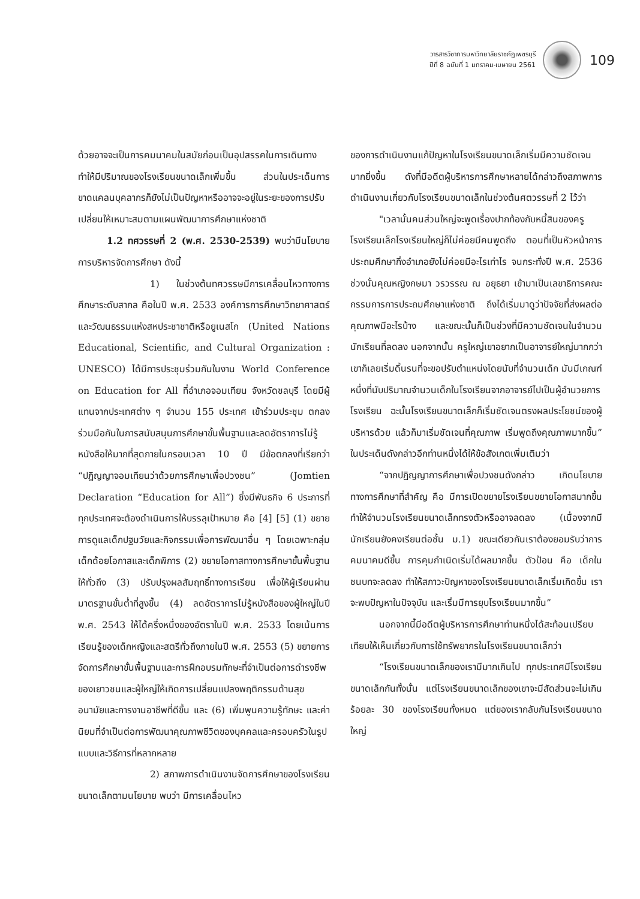วารสารวิชาการมหาวิทยาลัยราชภัฏเพชรบุรี
ปีที่ 8 ฉบับที่ 1 มกราคม-เมษายน 2561
109
ด้วยอาจจะเป็นการคมนาคมในสมัยก่อนเป็นอุปสรรคในการเดินทาง ทำให้มีปริมาณของโรงเรียนขนาดเล็กเพิ่มขึ้น ส่วนในประเด็นการขาดแคลนบุคลากรก็ยังไม่เป็นปัญหาหรืออาจจะอยู่ในระยะของการปรับเปลี่ยนให้เหมาะสมตามแผนพัฒนาการศึกษาแห่งชาติ
1.2 ทศวรรษที่ 2 (พ.ศ. 2530-2539) พบว่ามีนโยบายการบริหารจัดการศึกษา ดังนี้
1) ในช่วงต้นทศวรรษมีการเคลื่อนไหวทางการศึกษาระดับสากล คือในปี พ.ศ. 2533 องค์การการศึกษาวิทยาศาสตร์และวัฒนธรรมแห่งสหประชาชาติหรือยูเนสโก (United Nations Educational, Scientific, and Cultural Organization : UNESCO) ได้มีการประชุมร่วมกันในงาน World Conference on Education for All ที่อำเภอจอมเทียน จังหวัดชลบุรี โดยมีผู้แทนจากประเทศต่าง ๆ จำนวน 155 ประเทศ เข้าร่วมประชุม ตกลงร่วมมือกันในการสนับสนุนการศึกษาขั้นพื้นฐานและลดอัตราการไม่รู้หนังสือให้มากที่สุดภายในกรอบเวลา 10 ปี มีข้อตกลงที่เรียกว่า “ปฏิญญาจอมเทียนว่าด้วยการศึกษาเพื่อปวงชน” (Jomtien Declaration “Education for All”) ซึ่งมีพันธกิจ 6 ประการที่ทุกประเทศจะต้องดำเนินการให้บรรลุเป้าหมาย คือ [4] [5] (1) ขยายการดูแลเด็กปฐมวัยและกิจกรรมเพื่อการพัฒนาอื่น ๆ โดยเฉพาะกลุ่มเด็กด้อยโอกาสและเด็กพิการ (2) ขยายโอกาสทางการศึกษาขั้นพื้นฐานให้ทั่วถึง (3) ปรับปรุงผลสัมฤทธิ์ทางการเรียน เพื่อให้ผู้เรียนผ่านมาตรฐานขั้นต่ำที่สูงขึ้น (4) ลดอัตราการไม่รู้หนังสือของผู้ใหญ่ในปี พ.ศ. 2543 ให้ได้ครึ่งหนึ่งของอัตราในปี พ.ศ. 2533 โดยเน้นการเรียนรู้ของเด็กหญิงและสตรีทั่วถึงภายในปี พ.ศ. 2553 (5) ขยายการจัดการศึกษาขั้นพื้นฐานและการฝึกอบรมทักษะที่จำเป็นต่อการดำรงชีพของเยาวชนและผู้ใหญ่ให้เกิดการเปลี่ยนแปลงพฤติกรรมด้านสุขอนามัยและการงานอาชีพที่ดีขึ้น และ (6) เพิ่มพูนความรู้ทักษะ และค่านิยมที่จำเป็นต่อการพัฒนาคุณภาพชีวิตของบุคคลและครอบครัวในรูปแบบและวิธีการที่หลากหลาย
2) สภาพการดำเนินงานจัดการศึกษาของโรงเรียนขนาดเล็กตามนโยบาย พบว่า มีการเคลื่อนไหว
ของการดำเนินงานแก้ปัญหาในโรงเรียนขนาดเล็กเริ่มมีความชัดเจนมากยิ่งขึ้น ดังที่มีอดีตผู้บริหารการศึกษาหลายได้กล่าวถึงสภาพการดำเนินงานเกี่ยวกับโรงเรียนขนาดเล็กในช่วงต้นศตวรรษที่ 2 ไว้ว่า
"เวลานั้นคนส่วนใหญ่จะพูดเรื่องปากท้องกับหนี้สินของครู โรงเรียนเล็กโรงเรียนใหญ่ก็ไม่ค่อยมีคนพูดถึง ตอนที่เป็นหัวหน้าการประถมศึกษากิ่งอำเภอยังไม่ค่อยมีอะไรเท่าไร จนกระทั่งปี พ.ศ. 2536 ช่วงนั้นคุณหญิงกษมา วรวรรณ ณ อยุธยา เข้ามาเป็นเลขาธิการคณะกรรมการการประถมศึกษาแห่งชาติ ถึงได้เริ่มมาดูว่าปัจจัยที่ส่งผลต่อคุณภาพมีอะไรบ้าง และขณะนั้นก็เป็นช่วงที่มีความชัดเจนในจำนวนนักเรียนที่ลดลง นอกจากนั้น ครูใหญ่เขาอยากเป็นอาจารย์ใหญ่มากกว่า เขาก็เลยเริ่มดิ้นรนที่จะขอปรับตำแหน่งโดยนับที่จำนวนเด็ก มันมีเกณฑ์หนึ่งที่นับปริมาณจำนวนเด็กในโรงเรียนจากอาจารย์ไปเป็นผู้อำนวยการโรงเรียน ฉะนั้นโรงเรียนขนาดเล็กก็เริ่มชัดเจนตรงผลประโยชน์ของผู้บริหารด้วย แล้วก็มาเริ่มชัดเจนที่คุณภาพ เริ่มพูดถึงคุณภาพมากขึ้น” ในประเด็นดังกล่าวอีกท่านหนึ่งได้ให้ข้อสังเกตเพิ่มเติมว่า
“จากปฏิญญาการศึกษาเพื่อปวงชนดังกล่าว เกิดนโยบายทางการศึกษาที่สำคัญ คือ มีการเปิดขยายโรงเรียนขยายโอกาสมากขึ้น ทำให้จำนวนโรงเรียนขนาดเล็กทรงตัวหรืออาจลดลง (เนื่องจากมีนักเรียนยังคงเรียนต่อชั้น ม.1) ขณะเดียวกันเราต้องยอมรับว่าการคมนาคมดีขึ้น การคุมกำเนิดเริ่มได้ผลมากขึ้น ตัวป้อน คือ เด็กในชนบทจะลดลง ทำให้สภาวะปัญหาของโรงเรียนขนาดเล็กเริ่มเกิดขึ้น เราจะพบปัญหาในปัจจุบัน และเริ่มมีการยุบโรงเรียนมากขึ้น”
นอกจากนี้มีอดีตผู้บริหารการศึกษาท่านหนึ่งได้สะท้อนเปรียบเทียบให้เห็นเกี่ยวกับการใช้ทรัพยากรในโรงเรียนขนาดเล็กว่า
“โรงเรียนขนาดเล็กของเรามีมากเกินไป ทุกประเทศมีโรงเรียนขนาดเล็กกันทั้งนั้น แต่โรงเรียนขนาดเล็กของเขาจะมีสัดส่วนจะไม่เกินร้อยละ 30 ของโรงเรียนทั้งหมด แต่ของเรากลับกันโรงเรียนขนาดใหญ่